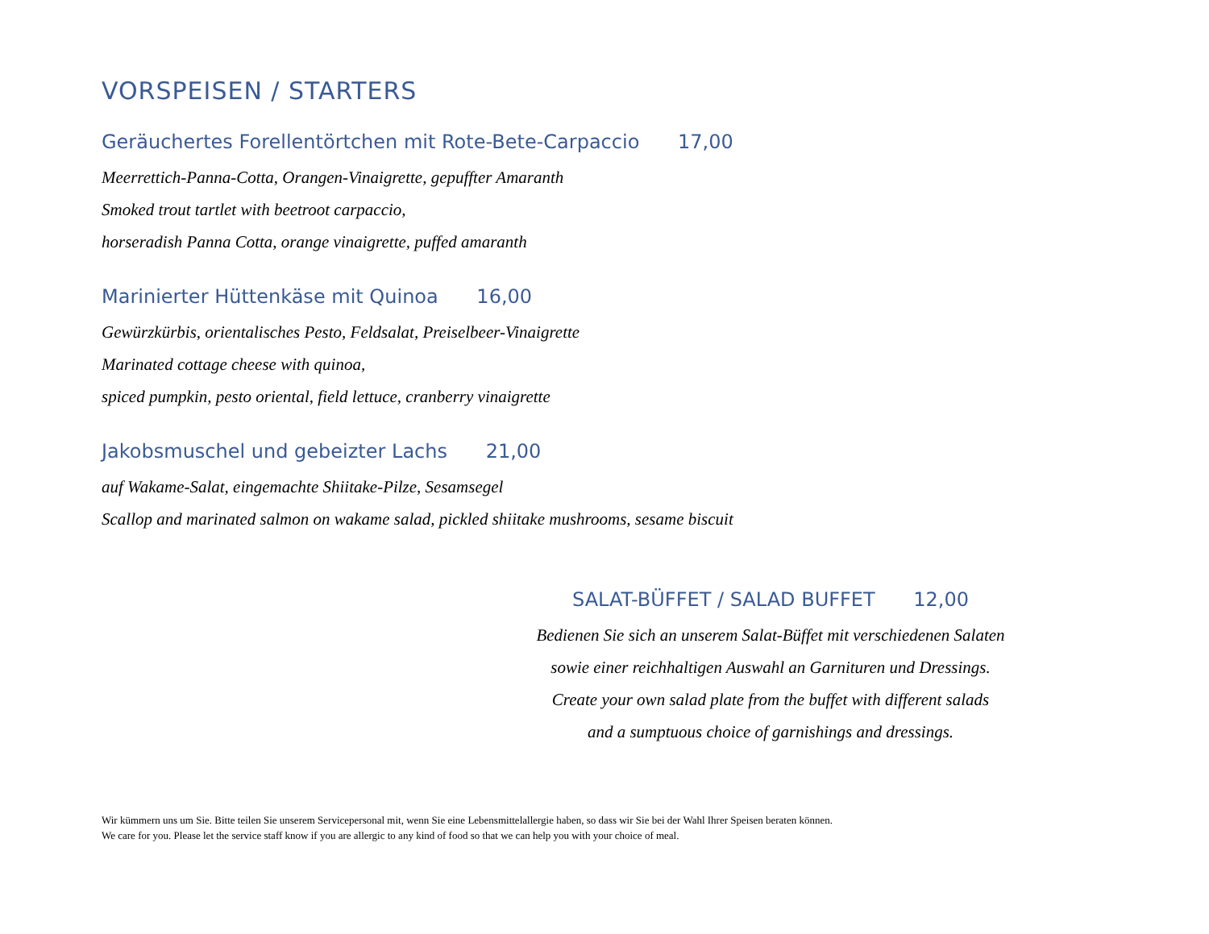VORSPEISEN / STARTERS
Geräuchertes Forellentörtchen mit Rote-Bete-Carpaccio 17,00
Meerrettich-Panna-Cotta, Orangen-Vinaigrette, gepuffter Amaranth
Smoked trout tartlet with beetroot carpaccio,
horseradish Panna Cotta, orange vinaigrette, puffed amaranth
Marinierter Hüttenkäse mit Quinoa 16,00
Gewürzkürbis, orientalisches Pesto, Feldsalat, Preiselbeer-Vinaigrette
Marinated cottage cheese with quinoa,
spiced pumpkin, pesto oriental, field lettuce, cranberry vinaigrette
Jakobsmuschel und gebeizter Lachs 21,00
auf Wakame-Salat, eingemachte Shiitake-Pilze, Sesamsegel
Scallop and marinated salmon on wakame salad, pickled shiitake mushrooms, sesame biscuit
SALAT-BÜFFET / SALAD BUFFET 12,00
Bedienen Sie sich an unserem Salat-Büffet mit verschiedenen Salaten
sowie einer reichhaltigen Auswahl an Garnituren und Dressings.
Create your own salad plate from the buffet with different salads
and a sumptuous choice of garnishings and dressings.
Wir kümmern uns um Sie. Bitte teilen Sie unserem Servicepersonal mit, wenn Sie eine Lebensmittelallergie haben, so dass wir Sie bei der Wahl Ihrer Speisen beraten können.
We care for you. Please let the service staff know if you are allergic to any kind of food so that we can help you with your choice of meal.